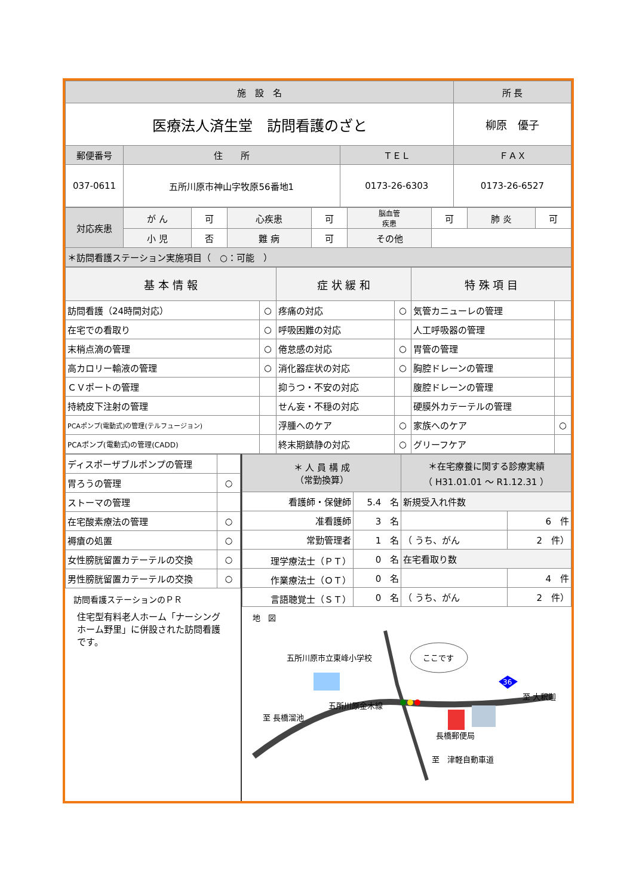| 施 設 名 | | | 所 長 |
| --- | --- | --- | --- |
| 医療法人済生堂 訪問看護のざと | | | 柳原 優子 |
| 郵便番号 | 住 所 | ＴＥＬ | ＦＡＸ |
| 037-0611 | 五所川原市神山字牧原56番地1 | 0173-26-6303 | 0173-26-6527 |
| 対応疾患 | が ん | 可 | 心疾患 | 可 | 脳血管 疾患 | 可 | 肺 炎 | 可 |
| | 小 児 | 否 | 難 病 | 可 | その他 | | | |
| ＊訪問看護ステーション実施項目（ ○：可能 ） | | | | | | | | |
| 基 本 情 報 | | 症 状 緩 和 | | 特 殊 項 目 | |
| --- | --- | --- | --- | --- | --- |
| 訪問看護（24時間対応） | ○ | 疼痛の対応 | ○ | 気管カニューレの管理 | |
| 在宅での看取り | ○ | 呼吸困難の対応 | | 人工呼吸器の管理 | |
| 末梢点滴の管理 | ○ | 倦怠感の対応 | ○ | 胃管の管理 | |
| 高カロリー輸液の管理 | ○ | 消化器症状の対応 | ○ | 胸腔ドレーンの管理 | |
| ＣＶポートの管理 | | 抑うつ・不安の対応 | | 腹腔ドレーンの管理 | |
| 持続皮下注射の管理 | | せん妄・不穏の対応 | | 硬膜外カテーテルの管理 | |
| PCAポンプ(電動式)の管理(テルフュージョン) | | 浮腫へのケア | ○ | 家族へのケア | ○ |
| PCAポンプ(電動式)の管理(CADD) | | 終末期鎮静の対応 | ○ | グリーフケア | |
| ディスポーザブルポンプの管理 | |
| 胃ろうの管理 | ○ |
| ストーマの管理 | |
| 在宅酸素療法の管理 | ○ |
| 褥瘡の処置 | ○ |
| 女性膀胱留置カテーテルの交換 | ○ |
| 男性膀胱留置カテーテルの交換 | ○ |
訪問看護ステーションのＰＲ
住宅型有料老人ホーム「ナーシングホーム野里」に併設された訪問看護です。
| ＊ 人 員 構 成 （常勤換算） | | ＊在宅療養に関する診療実績 （ H31.01.01 ～ R1.12.31 ） | |
| 看護師・保健師 | 5.4 名 | 新規受入れ件数 | |
| 准看護師 | 3 名 | | 6 件 |
| 常勤管理者 | 1 名 | （ うち、がん | 2 件） |
| 理学療法士（ＰＴ） | 0 名 | 在宅看取り数 | |
| 作業療法士（ＯＴ） | 0 名 | | 4 件 |
| 言語聴覚士（ＳＴ） | 0 名 | （ うち、がん | 2 件） |
地　図
36
五所川原市立東峰小学校 ここです
至 長橋溜池
五所川原金木線
至 大釈迦
長橋郵便局
至　津軽自動車道